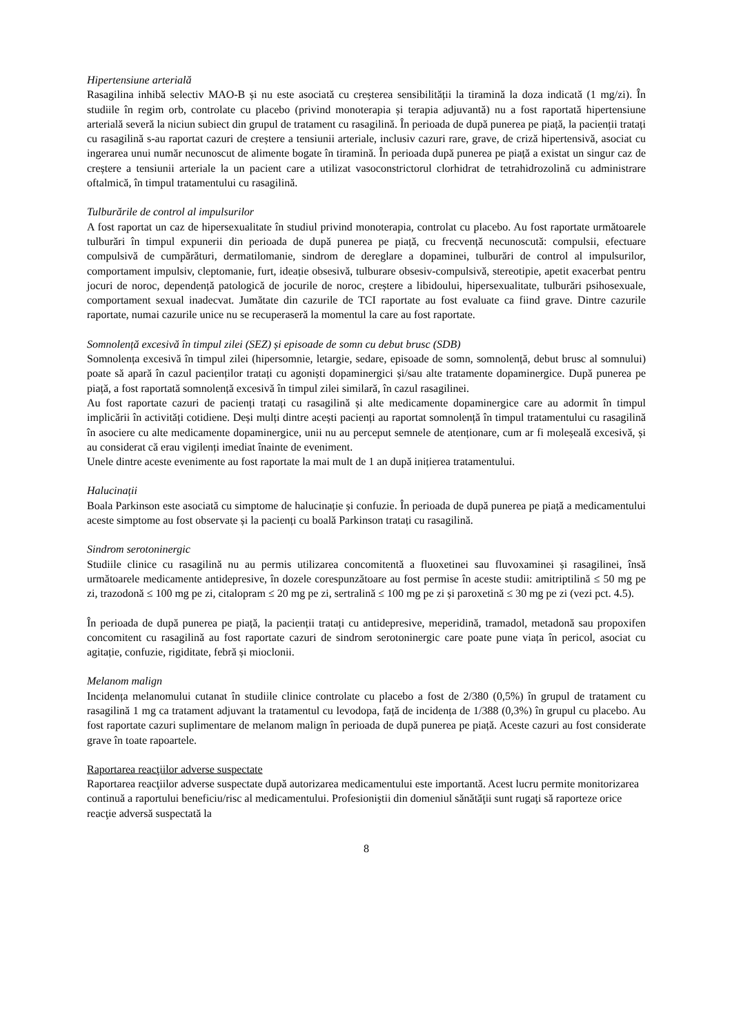Hipertensiune arterială
Rasagilina inhibă selectiv MAO-B și nu este asociată cu creșterea sensibilității la tiramină la doza indicată (1 mg/zi). În studiile în regim orb, controlate cu placebo (privind monoterapia și terapia adjuvantă) nu a fost raportată hipertensiune arterială severă la niciun subiect din grupul de tratament cu rasagilină. În perioada de după punerea pe piață, la pacienții tratați cu rasagilină s-au raportat cazuri de creștere a tensiunii arteriale, inclusiv cazuri rare, grave, de criză hipertensivă, asociat cu ingerarea unui număr necunoscut de alimente bogate în tiramină. În perioada după punerea pe piață a existat un singur caz de creștere a tensiunii arteriale la un pacient care a utilizat vasoconstrictorul clorhidrat de tetrahidrozolină cu administrare oftalmică, în timpul tratamentului cu rasagilină.
Tulburările de control al impulsurilor
A fost raportat un caz de hipersexualitate în studiul privind monoterapia, controlat cu placebo. Au fost raportate următoarele tulburări în timpul expunerii din perioada de după punerea pe piață, cu frecvență necunoscută: compulsii, efectuare compulsivă de cumpărături, dermatilomanie, sindrom de dereglare a dopaminei, tulburări de control al impulsurilor, comportament impulsiv, cleptomanie, furt, ideație obsesivă, tulburare obsesiv-compulsivă, stereotipie, apetit exacerbat pentru jocuri de noroc, dependență patologică de jocurile de noroc, creștere a libidoului, hipersexualitate, tulburări psihosexuale, comportament sexual inadecvat. Jumătate din cazurile de TCI raportate au fost evaluate ca fiind grave. Dintre cazurile raportate, numai cazurile unice nu se recuperaseră la momentul la care au fost raportate.
Somnolență excesivă în timpul zilei (SEZ) și episoade de somn cu debut brusc (SDB)
Somnolența excesivă în timpul zilei (hipersomnie, letargie, sedare, episoade de somn, somnolență, debut brusc al somnului) poate să apară în cazul pacienților tratați cu agoniști dopaminergici și/sau alte tratamente dopaminergice. După punerea pe piață, a fost raportată somnolență excesivă în timpul zilei similară, în cazul rasagilinei.
Au fost raportate cazuri de pacienți tratați cu rasagilină și alte medicamente dopaminergice care au adormit în timpul implicării în activități cotidiene. Deși mulți dintre acești pacienți au raportat somnolență în timpul tratamentului cu rasagilină în asociere cu alte medicamente dopaminergice, unii nu au perceput semnele de atenționare, cum ar fi moleșeală excesivă, și au considerat că erau vigilenți imediat înainte de eveniment.
Unele dintre aceste evenimente au fost raportate la mai mult de 1 an după inițierea tratamentului.
Halucinații
Boala Parkinson este asociată cu simptome de halucinație și confuzie. În perioada de după punerea pe piață a medicamentului aceste simptome au fost observate și la pacienți cu boală Parkinson tratați cu rasagilină.
Sindrom serotoninergic
Studiile clinice cu rasagilină nu au permis utilizarea concomitentă a fluoxetinei sau fluvoxaminei și rasagilinei, însă următoarele medicamente antidepresive, în dozele corespunzătoare au fost permise în aceste studii: amitriptilină ≤ 50 mg pe zi, trazodonă ≤ 100 mg pe zi, citalopram ≤ 20 mg pe zi, sertralină ≤ 100 mg pe zi și paroxetină ≤ 30 mg pe zi (vezi pct. 4.5).
În perioada de după punerea pe piață, la pacienții tratați cu antidepresive, meperidină, tramadol, metadonă sau propoxifen concomitent cu rasagilină au fost raportate cazuri de sindrom serotoninergic care poate pune viața în pericol, asociat cu agitație, confuzie, rigiditate, febră și mioclonii.
Melanom malign
Incidența melanomului cutanat în studiile clinice controlate cu placebo a fost de 2/380 (0,5%) în grupul de tratament cu rasagilină 1 mg ca tratament adjuvant la tratamentul cu levodopa, față de incidența de 1/388 (0,3%) în grupul cu placebo. Au fost raportate cazuri suplimentare de melanom malign în perioada de după punerea pe piață. Aceste cazuri au fost considerate grave în toate rapoartele.
Raportarea reacţiilor adverse suspectate
Raportarea reacţiilor adverse suspectate după autorizarea medicamentului este importantă. Acest lucru permite monitorizarea continuă a raportului beneficiu/risc al medicamentului. Profesioniştii din domeniul sănătăţii sunt rugaţi să raporteze orice reacţie adversă suspectată la
8